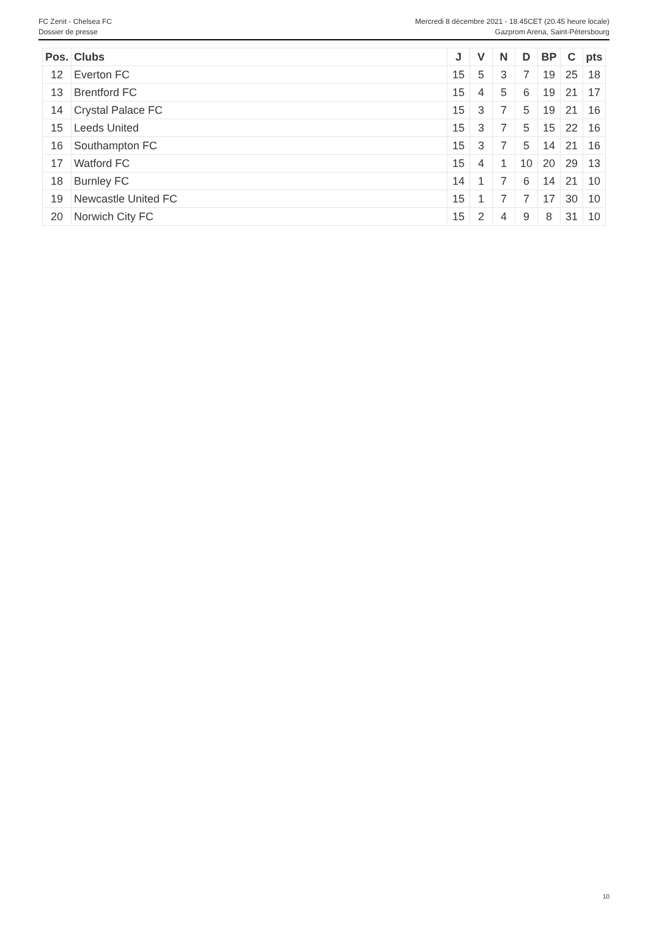FC Zenit - Chelsea FC
Dossier de presse
Mercredi 8 décembre 2021 - 18.45CET (20.45 heure locale)
Gazprom Arena, Saint-Pétersbourg
| Pos. | Clubs | J | V | N | D | BP | C | pts |
| --- | --- | --- | --- | --- | --- | --- | --- | --- |
| 12 | Everton FC | 15 | 5 | 3 | 7 | 19 | 25 | 18 |
| 13 | Brentford FC | 15 | 4 | 5 | 6 | 19 | 21 | 17 |
| 14 | Crystal Palace FC | 15 | 3 | 7 | 5 | 19 | 21 | 16 |
| 15 | Leeds United | 15 | 3 | 7 | 5 | 15 | 22 | 16 |
| 16 | Southampton FC | 15 | 3 | 7 | 5 | 14 | 21 | 16 |
| 17 | Watford FC | 15 | 4 | 1 | 10 | 20 | 29 | 13 |
| 18 | Burnley FC | 14 | 1 | 7 | 6 | 14 | 21 | 10 |
| 19 | Newcastle United FC | 15 | 1 | 7 | 7 | 17 | 30 | 10 |
| 20 | Norwich City FC | 15 | 2 | 4 | 9 | 8 | 31 | 10 |
10